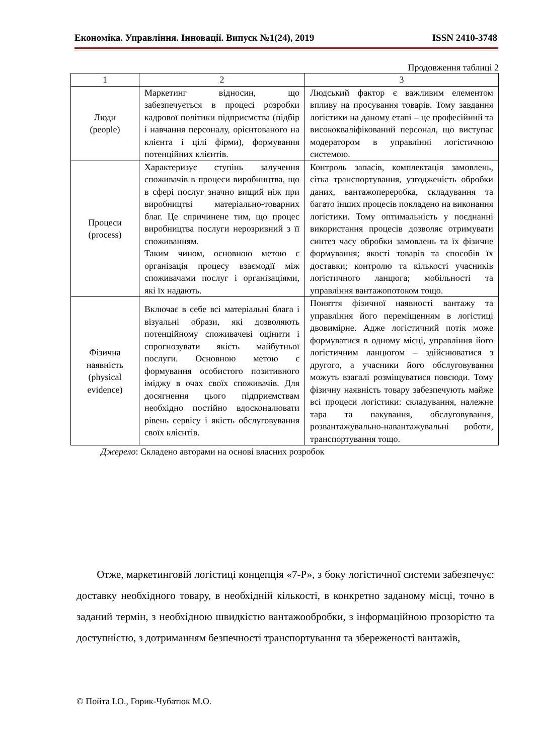Економіка. Управління. Інновації. Випуск №1(24), 2019 ISSN 2410-3748
Продовження таблиці 2
| 1 | 2 | 3 |
| Люди (people) | Маркетинг відносин, що забезпечується в процесі розробки кадрової політики підприємства (підбір і навчання персоналу, орієнтованого на клієнта і цілі фірми), формування потенційних клієнтів. | Людський фактор є важливим елементом впливу на просування товарів. Тому завдання логістики на даному етапі – це професійний та висококваліфікований персонал, що виступає модератором в управлінні логістичною системою. |
| Процеси (process) | Характеризує ступінь залучення споживачів в процеси виробництва, що в сфері послуг значно вищий ніж при виробництві матеріально-товарних благ. Це спричинене тим, що процес виробництва послуги нерозривний з її споживанням. Таким чином, основною метою є організація процесу взаємодії між споживачами послуг і організаціями, які їх надають. | Контроль запасів, комплектація замовлень, сітка транспортування, узгодженість обробки даних, вантажопереробка, складування та багато інших процесів покладено на виконання логістики. Тому оптимальність у поєднанні використання процесів дозволяє отримувати синтез часу обробки замовлень та їх фізичне формування; якості товарів та способів їх доставки; контролю та кількості учасників логістичного ланцюга; мобільності та управління вантажопотоком тощо. |
| Фізична наявність (physical evidence) | Включає в себе всі матеріальні блага і візуальні образи, які дозволяють потенційному споживачеві оцінити і спрогнозувати якість майбутньої послуги. Основною метою є формування особистого позитивного іміджу в очах своїх споживачів. Для досягнення цього підприємствам необхідно постійно вдосконалювати рівень сервісу і якість обслуговування своїх клієнтів. | Поняття фізичної наявності вантажу та управління його переміщенням в логістиці двовимірне. Адже логістичний потік може формуватися в одному місці, управління його логістичним ланцюгом – здійснюватися з другого, а учасники його обслуговування можуть взагалі розміщуватися повсюди. Тому фізичну наявність товару забезпечують майже всі процеси логістики: складування, належне тара та пакування, обслуговування, розвантажувально-навантажувальні роботи, транспортування тощо. |
Джерело: Складено авторами на основі власних розробок
Отже, маркетинговій логістиці концепція «7-Р», з боку логістичної системи забезпечує: доставку необхідного товару, в необхідній кількості, в конкретно заданому місці, точно в заданий термін, з необхідною швидкістю вантажообробки, з інформаційною прозорістю та доступністю, з дотриманням безпечності транспортування та збереженості вантажів,
© Пойта І.О., Горик-Чубатюк М.О.